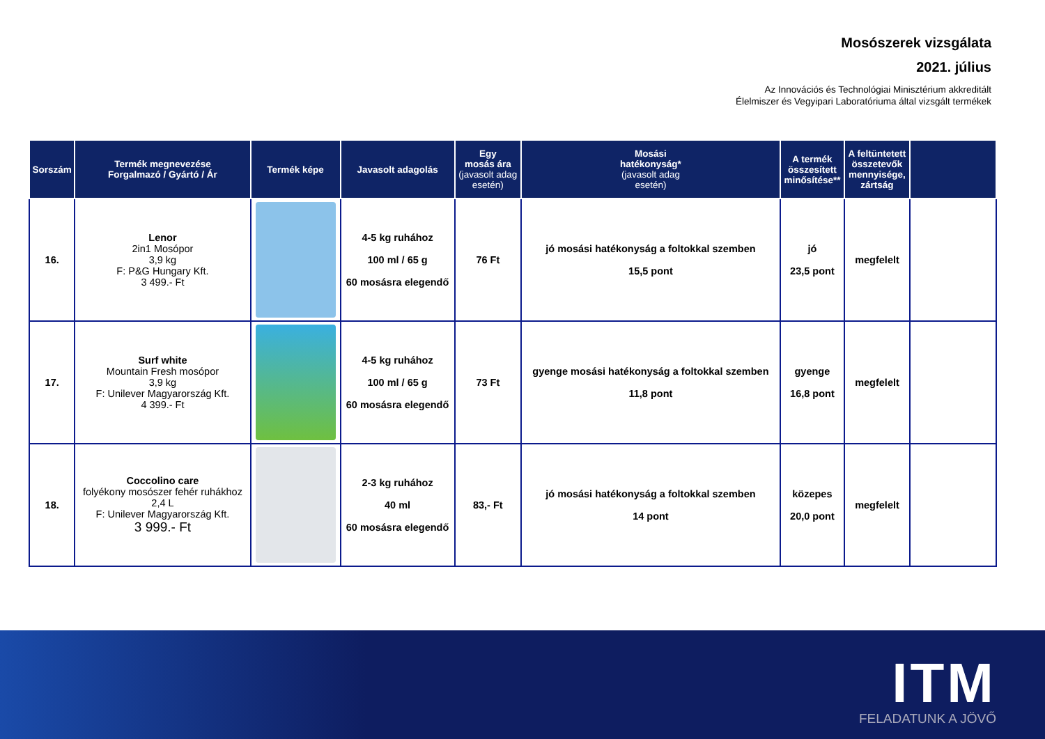Mosószerek vizsgálata
2021. július
Az Innovációs és Technológiai Minisztérium akkreditált
Élelmiszer és Vegyipari Laboratóriuma által vizsgált termékek
| Sorszám | Termék megnevezése Forgalmazó / Gyártó / Ár | Termék képe | Javasolt adagolás | Egy mosás ára (javasolt adag esetén) | Mosási hatékonyság* (javasolt adag esetén) | A termék összesített minősítése** | A feltüntetett összetevők mennyisége, zártság | |
| --- | --- | --- | --- | --- | --- | --- | --- | --- |
| 16. | Lenor 2in1 Mosópor 3,9 kg F: P&G Hungary Kft. 3 499.- Ft | | 4-5 kg ruhához 100 ml / 65 g 60 mosásra elegendő | 76 Ft | jó mosási hatékonyság a foltokkal szemben 15,5 pont | jó 23,5 pont | megfelelt | |
| 17. | Surf white Mountain Fresh mosópor 3,9 kg F: Unilever Magyarország Kft. 4 399.- Ft | | 4-5 kg ruhához 100 ml / 65 g 60 mosásra elegendő | 73 Ft | gyenge mosási hatékonyság a foltokkal szemben 11,8 pont | gyenge 16,8 pont | megfelelt | |
| 18. | Coccolino care folyékony mosószer fehér ruhákhoz 2,4 L F: Unilever Magyarország Kft. 3 999.- Ft | | 2-3 kg ruhához 40 ml 60 mosásra elegendő | 83,- Ft | jó mosási hatékonyság a foltokkal szemben 14 pont | közepes 20,0 pont | megfelelt | |
ITM
FELADATUNK A JÖVŐ